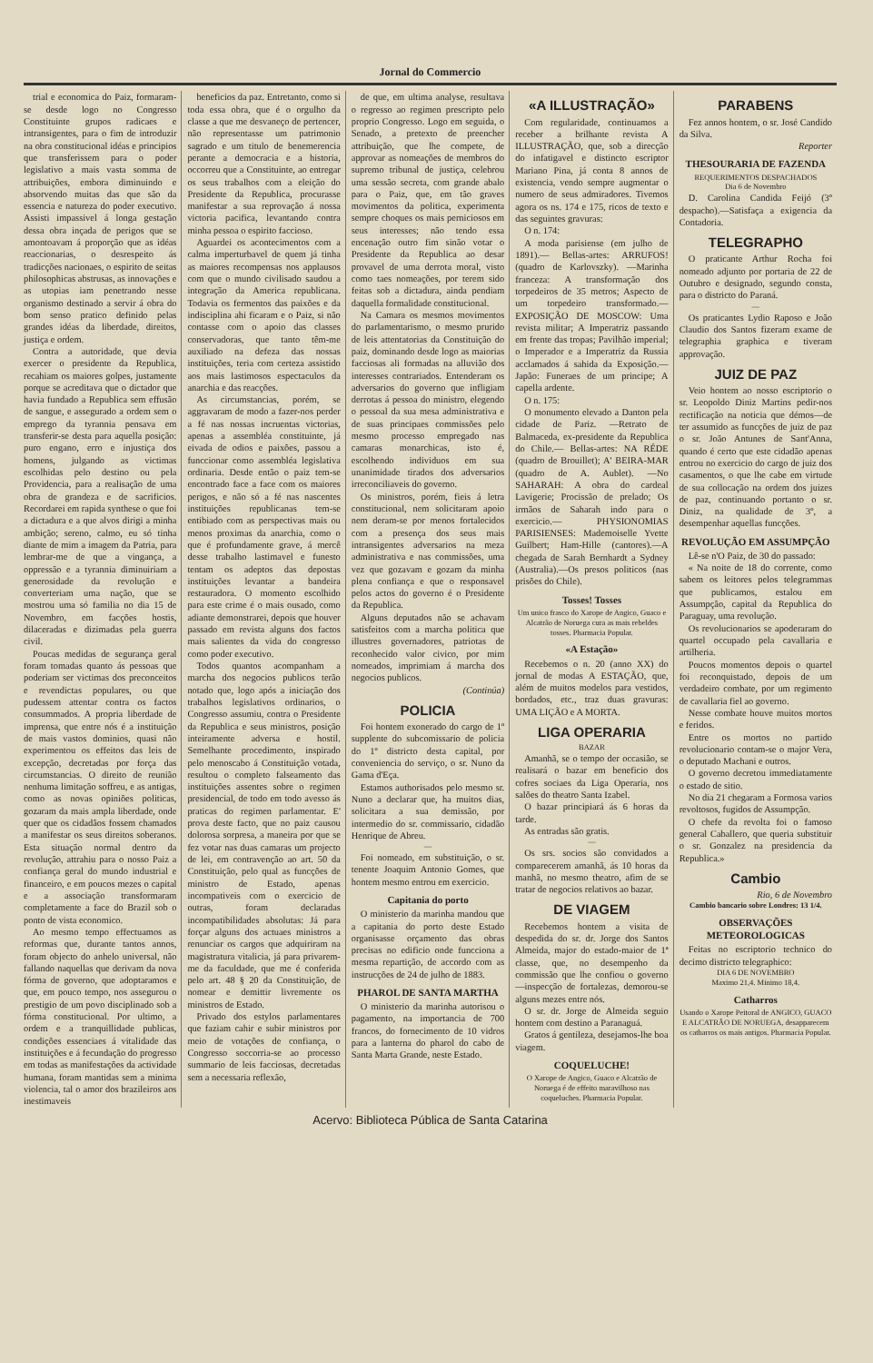Jornal do Commercio
trial e economica do Paiz, formaram-se desde logo no Congresso Constituinte grupos radicaes e intransigentes, para o fim de introduzir na obra constitucional idéas e principios que transferissem para o poder legislativo a mais vasta somma de attribuições, embora diminuindo e absorvendo muitas das que são da essencia e natureza do poder executivo. Assisti impassivel á longa gestação dessa obra inçada de perigos que se amontoavam á proporção que as idéas reaccionarias, o desrespeito ás tradicções nacionaes, o espirito de seitas philosophicas abstrusas, as innovações e as utopias iam penetrando nesse organismo destinado a servir á obra do bom senso pratico definido pelas grandes idéas da liberdade, direitos, justiça e ordem.
Contra a autoridade, que devia exercer o presidente da Republica, recahiam os maiores golpes, justamente porque se acreditava que o dictador que havia fundado a Republica sem effusão de sangue, e assegurado a ordem sem o emprego da tyrannia pensava em transferir-se desta para aquella posição: puro engano, erro e injustiça dos homens, julgando as victimas escolhidas pelo destino ou pela Providencia, para a realisação de uma obra de grandeza e de sacrificios. Recordarei em rapida synthese o que foi a dictadura e a que alvos dirigi a minha ambição; sereno, calmo, eu só tinha diante de mim a imagem da Patria, para lembrar-me de que a vingança, a oppressão e a tyrannia diminuiriam a generosidade da revolução e converteriam uma nação, que se mostrou uma só familia no dia 15 de Novembro, em facções hostis, dilaceradas e dizimadas pela guerra civil.
Poucas medidas de segurança geral foram tomadas quanto ás pessoas que poderiam ser victimas dos preconceitos e revendictas populares, ou que pudessem attentar contra os factos consummados. A propria liberdade de imprensa, que entre nós é a instituição de mais vastos dominios, quasi não experimentou os effeitos das leis de excepção, decretadas por força das circumstancias. O direito de reunião nenhuma limitação soffreu, e as antigas, como as novas opiniões politicas, gozaram da mais ampla liberdade, onde quer que os cidadãos fossem chamados a manifestar os seus direitos soberanos. Esta situação normal dentro da revolução, attrahiu para o nosso Paiz a confiança geral do mundo industrial e financeiro, e em poucos mezes o capital e a associação transformaram completamente a face do Brazil sob o ponto de vista economico.
Ao mesmo tempo effectuamos as reformas que, durante tantos annos, foram objecto do anhelo universal, não fallando naquellas que derivam da nova fórma de governo, que adoptaramos e que, em pouco tempo, nos assegurou o prestigio de um povo disciplinado sob a fórma constitucional. Por ultimo, a ordem e a tranquillidade publicas, condições essenciaes á vitalidade das instituições e á fecundação do progresso em todas as manifestações da actividade humana, foram mantidas sem a minima violencia, tal o amor dos brazileiros aos inestimaveis
beneficios da paz. Entretanto, como si toda essa obra, que é o orgulho da classe a que me desvaneço de pertencer, não representasse um patrimonio sagrado e um titulo de benemerencia perante a democracia e a historia, occorreu que a Constituinte, ao entregar os seus trabalhos com a eleição do Presidente da Republica, procurasse manifestar a sua reprovação á nossa victoria pacifica, levantando contra minha pessoa o espirito faccioso.
Aguardei os acontecimentos com a calma imperturbavel de quem já tinha as maiores recompensas nos applausos com que o mundo civilisado saudou a integração da America republicana. Todavia os fermentos das paixões e da indisciplina ahi ficaram e o Paiz, si não contasse com o apoio das classes conservadoras, que tanto têm-me auxiliado na defeza das nossas instituições, teria com certeza assistido aos mais lastimosos espectaculos da anarchia e das reacções.
As circumstancias, porém, se aggravaram de modo a fazer-nos perder a fé nas nossas incruentas victorias, apenas a assembléa constituinte, já eivada de odios e paixões, passou a funccionar como assembléa legislativa ordinaria. Desde então o paiz tem-se encontrado face a face com os maiores perigos, e não só a fé nas nascentes instituições republicanas tem-se entibiado com as perspectivas mais ou menos proximas da anarchia, como o que é profundamente grave, á mercê desse trabalho lastimavel e funesto tentam os adeptos das depostas instituições levantar a bandeira restauradora. O momento escolhido para este crime é o mais ousado, como adiante demonstrarei, depois que houver passado em revista alguns dos factos mais salientes da vida do congresso como poder executivo.
Todos quantos acompanham a marcha dos negocios publicos terão notado que, logo após a iniciação dos trabalhos legislativos ordinarios, o Congresso assumiu, contra o Presidente da Republica e seus ministros, posição inteiramente adversa e hostil. Semelhante procedimento, inspirado pelo menoscabo á Constituição votada, resultou o completo falseamento das instituições assentes sobre o regimen presidencial, de todo em todo avesso ás praticas do regimen parlamentar. E' prova deste facto, que no paiz causou dolorosa sorpresa, a maneira por que se fez votar nas duas camaras um projecto de lei, em contravenção ao art. 50 da Constituição, pelo qual as funcções de ministro de Estado, apenas incompativeis com o exercicio de outras, foram declaradas incompatibilidades absolutas: Já para forçar alguns dos actuaes ministros a renunciar os cargos que adquiriram na magistratura vitalicia, já para privarem-me da faculdade, que me é conferida pelo art. 48 § 20 da Constituição, de nomear e demittir livremente os ministros de Estado.
Privado dos estylos parlamentares que faziam cahir e subir ministros por meio de votações de confiança, o Congresso soccorria-se ao processo summario de leis facciosas, decretadas sem a necessaria reflexão,
de que, em ultima analyse, resultava o regresso ao regimen prescripto pelo proprio Congresso. Logo em seguida, o Senado, a pretexto de preencher attribuição, que lhe compete, de approvar as nomeações de membros do supremo tribunal de justiça, celebrou uma sessão secreta, com grande abalo para o Paiz, que, em tão graves movimentos da politica, experimenta sempre choques os mais perniciosos em seus interesses; não tendo essa encenação outro fim sinão votar o Presidente da Republica ao desar provavel de uma derrota moral, visto como taes nomeações, por terem sido feitas sob a dictadura, ainda pendiam daquella formalidade constitucional.
Na Camara os mesmos movimentos do parlamentarismo, o mesmo prurido de leis attentatorias da Constituição do paiz, dominando desde logo as maiorias facciosas ali formadas na alluvião dos interesses contrariados. Entenderam os adversarios do governo que infligiam derrotas á pessoa do ministro, elegendo o pessoal da sua mesa administrativa e de suas principaes commissões pelo mesmo processo empregado nas camaras monarchicas, isto é, escolhendo individuos em sua unanimidade tirados dos adversarios irreconciliaveis do governo.
Os ministros, porém, fieis á letra constitucional, nem solicitaram apoio nem deram-se por menos fortalecidos com a presença dos seus mais intransigentes adversarios na meza administrativa e nas commissões, uma vez que gozavam e gozam da minha plena confiança e que o responsavel pelos actos do governo é o Presidente da Republica.
Alguns deputados não se achavam satisfeitos com a marcha politica que illustres governadores, patriotas de reconhecido valor civico, por mim nomeados, imprimiam á marcha dos negocios publicos.
(Continúa)
POLICIA
Foi hontem exonerado do cargo de 1º supplente do subcomissario de policia do 1º districto desta capital, por conveniencia do serviço, o sr. Nuno da Gama d'Eça.
Estamos authorisados pelo mesmo sr. Nuno a declarar que, ha muitos dias, solicitara a sua demissão, por intermedio do sr. commissario, cidadão Henrique de Abreu.
—
Foi nomeado, em substituição, o sr. tenente Joaquim Antonio Gomes, que hontem mesmo entrou em exercicio.
Capitania do porto
O ministerio da marinha mandou que a capitania do porto deste Estado organisasse orçamento das obras precisas no edificio onde funcciona a mesma repartição, de accordo com as instrucções de 24 de julho de 1883.
PHAROL DE SANTA MARTHA
O ministerio da marinha autorisou o pagamento, na importancia de 700 francos, do fornecimento de 10 vidros para a lanterna do pharol do cabo de Santa Marta Grande, neste Estado.
«A ILLUSTRAÇÃO»
Com regularidade, continuamos a receber a brilhante revista A ILLUSTRAÇÃO, que, sob a direcção do infatigavel e distincto escriptor Mariano Pina, já conta 8 annos de existencia, vendo sempre augmentar o numero de seus admiradores. Tivemos agora os ns. 174 e 175, ricos de texto e das seguintes gravuras:
O n. 174:
A moda parisiense (em julho de 1891).— Bellas-artes: ARRUFOS! (quadro de Karlovszky). —Marinha franceza: A transformação dos torpedeiros de 35 metros; Aspecto de um torpedeiro transformado.— EXPOSIÇÃO DE MOSCOW: Uma revista militar; A Imperatriz passando em frente das tropas; Pavilhão imperial; o Imperador e a Imperatriz da Russia acclamados á sahida da Exposição.— Japão: Funeraes de um principe; A capella ardente.
O n. 175:
O monumento elevado a Danton pela cidade de Pariz. —Retrato de Balmaceda, ex-presidente da Republica do Chile.— Bellas-artes: NA RÉDE (quadro de Brouillet); A' BEIRA-MAR (quadro de A. Aublet). —No SAHARAH: A obra do cardeal Lavigerie; Procissão de prelado; Os irmãos de Saharah indo para o exercicio.— PHYSIONOMIAS PARISIENSES: Mademoiselle Yvette Guilbert; Ham-Hille (cantores).—A chegada de Sarah Bernhardt a Sydney (Australia).—Os presos politicos (nas prisões do Chile).
Tosses! Tosses
Um unico frasco do Xarope de Angico, Guaco e Alcatrão de Noruega cura as mais rebeldes tosses. Pharmacia Popular.
«A Estação»
Recebemos o n. 20 (anno XX) do jornal de modas A ESTAÇÃO, que, além de muitos modelos para vestidos, bordados, etc., traz duas gravuras: UMA LIÇÃO e A MORTA.
LIGA OPERARIA
BAZAR
Amanhã, se o tempo der occasião, se realisará o bazar em beneficio dos cofres sociaes da Liga Operaria, nos salões do theatro Santa Izabel.
O bazar principiará ás 6 horas da tarde.
As entradas são gratis.
—
Os srs. socios são convidados a comparecerem amanhã, ás 10 horas da manhã, no mesmo theatro, afim de se tratar de negocios relativos ao bazar.
DE VIAGEM
Recebemos hontem a visita de despedida do sr. dr. Jorge dos Santos Almeida, major do estado-maior de 1ª classe, que, no desempenho da commissão que lhe confiou o governo—inspecção de fortalezas, demorou-se alguns mezes entre nós.
O sr. dr. Jorge de Almeida seguio hontem com destino a Paranaguá.
Gratos á gentileza, desejamos-lhe boa viagem.
COQUELUCHE!
O Xarope de Angico, Guaco e Alcatrão de Noruega é de effeito maravilhoso nas coqueluches. Pharmacia Popular.
PARABENS
Fez annos hontem, o sr. José Candido da Silva.
Reporter
THESOURARIA DE FAZENDA
REQUERIMENTOS DESPACHADOS
Dia 6 de Novembro
D. Carolina Candida Feijó (3º despacho).—Satisfaça a exigencia da Contadoria.
TELEGRAPHO
O praticante Arthur Rocha foi nomeado adjunto por portaria de 22 de Outubro e designado, segundo consta, para o districto do Paraná.
—
Os praticantes Lydio Raposo e João Claudio dos Santos fizeram exame de telegraphia graphica e tiveram approvação.
JUIZ DE PAZ
Veio hontem ao nosso escriptorio o sr. Leopoldo Diniz Martins pedir-nos rectificação na noticia que démos—de ter assumido as funcções de juiz de paz o sr. João Antunes de Sant'Anna, quando é certo que este cidadão apenas entrou no exercicio do cargo de juiz dos casamentos, o que lhe cabe em virtude de sua collocação na ordem dos juizes de paz, continuando portanto o sr. Diniz, na qualidade de 3º, a desempenhar aquellas funcções.
REVOLUÇÃO EM ASSUMPÇÃO
Lê-se n'O Paiz, de 30 do passado:
« Na noite de 18 do corrente, como sabem os leitores pelos telegrammas que publicamos, estalou em Assumpção, capital da Republica do Paraguay, uma revolução.
Os revolucionarios se apoderaram do quartel occupado pela cavallaria e artilheria.
Poucos momentos depois o quartel foi reconquistado, depois de um verdadeiro combate, por um regimento de cavallaria fiel ao governo.
Nesse combate houve muitos mortos e feridos.
Entre os mortos no partido revolucionario contam-se o major Vera, o deputado Machani e outros.
O governo decretou immediatamente o estado de sitio.
No dia 21 chegaram a Formosa varios revoltosos, fugidos de Assumpção.
O chefe da revolta foi o famoso general Caballero, que queria substituir o sr. Gonzalez na presidencia da Republica.»
Cambio
Rio, 6 de Novembro
Cambio bancario sobre Londres: 13 1/4.
OBSERVAÇÕES METEOROLOGICAS
Feitas no escriptorio technico do decimo districto telegraphico:
DIA 6 DE NOVEMBRO
Maximo 21,4. Minimo 18,4.
Catharros
Usando o Xarope Peitoral de ANGICO, GUACO E ALCATRÃO DE NORUEGA, desapparecem os catharros os mais antigos. Pharmacia Popular.
Acervo: Biblioteca Pública de Santa Catarina